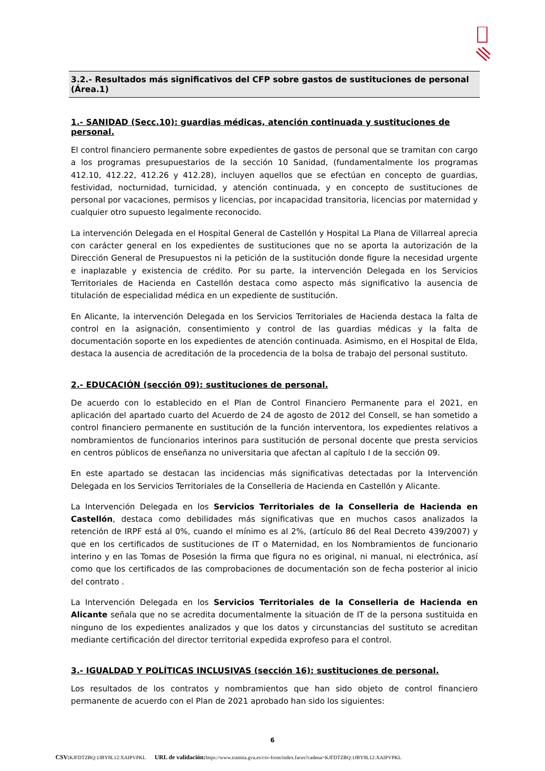3.2.- Resultados más significativos del CFP sobre gastos de sustituciones de personal (Área.1)
1.- SANIDAD (Secc.10): guardias médicas, atención continuada y sustituciones de personal.
El control financiero permanente sobre expedientes de gastos de personal que se tramitan con cargo a los programas presupuestarios de la sección 10 Sanidad, (fundamentalmente los programas 412.10, 412.22, 412.26 y 412.28), incluyen aquellos que se efectúan en concepto de guardias, festividad, nocturnidad, turnicidad, y atención continuada, y en concepto de sustituciones de personal por vacaciones, permisos y licencias, por incapacidad transitoria, licencias por maternidad y cualquier otro supuesto legalmente reconocido.
La intervención Delegada en el Hospital General de Castellón y Hospital La Plana de Villarreal aprecia con carácter general en los expedientes de sustituciones que no se aporta la autorización de la Dirección General de Presupuestos ni la petición de la sustitución donde figure la necesidad urgente e inaplazable y existencia de crédito. Por su parte, la intervención Delegada en los Servicios Territoriales de Hacienda en Castellón destaca como aspecto más significativo la ausencia de titulación de especialidad médica en un expediente de sustitución.
En Alicante, la intervención Delegada en los Servicios Territoriales de Hacienda destaca la falta de control en la asignación, consentimiento y control de las guardias médicas y la falta de documentación soporte en los expedientes de atención continuada. Asimismo, en el Hospital de Elda, destaca la ausencia de acreditación de la procedencia de la bolsa de trabajo del personal sustituto.
2.- EDUCACIÓN (sección 09): sustituciones de personal.
De acuerdo con lo establecido en el Plan de Control Financiero Permanente para el 2021, en aplicación del apartado cuarto del Acuerdo de 24 de agosto de 2012 del Consell, se han sometido a control financiero permanente en sustitución de la función interventora, los expedientes relativos a nombramientos de funcionarios interinos para sustitución de personal docente que presta servicios en centros públicos de enseñanza no universitaria que afectan al capítulo I de la sección 09.
En este apartado se destacan las incidencias más significativas detectadas por la Intervención Delegada en los Servicios Territoriales de la Conselleria de Hacienda en Castellón y Alicante.
La Intervención Delegada en los Servicios Territoriales de la Conselleria de Hacienda en Castellón, destaca como debilidades más significativas que en muchos casos analizados la retención de IRPF está al 0%, cuando el mínimo es al 2%, (artículo 86 del Real Decreto 439/2007) y que en los certificados de sustituciones de IT o Maternidad, en los Nombramientos de funcionario interino y en las Tomas de Posesión la firma que figura no es original, ni manual, ni electrónica, así como que los certificados de las comprobaciones de documentación son de fecha posterior al inicio del contrato .
La Intervención Delegada en los Servicios Territoriales de la Conselleria de Hacienda en Alicante señala que no se acredita documentalmente la situación de IT de la persona sustituida en ninguno de los expedientes analizados y que los datos y circunstancias del sustituto se acreditan mediante certificación del director territorial expedida exprofeso para el control.
3.- IGUALDAD Y POLÍTICAS INCLUSIVAS (sección 16): sustituciones de personal.
Los resultados de los contratos y nombramientos que han sido objeto de control financiero permanente de acuerdo con el Plan de 2021 aprobado han sido los siguientes:
6
CSV: KJFDTZBQ:1JBY8L12:XAIPVPKL URL de validación: https://www.tramita.gva.es/csv-front/index.faces?cadena=KJFDTZBQ:1JBY8L12:XAIPVPKL